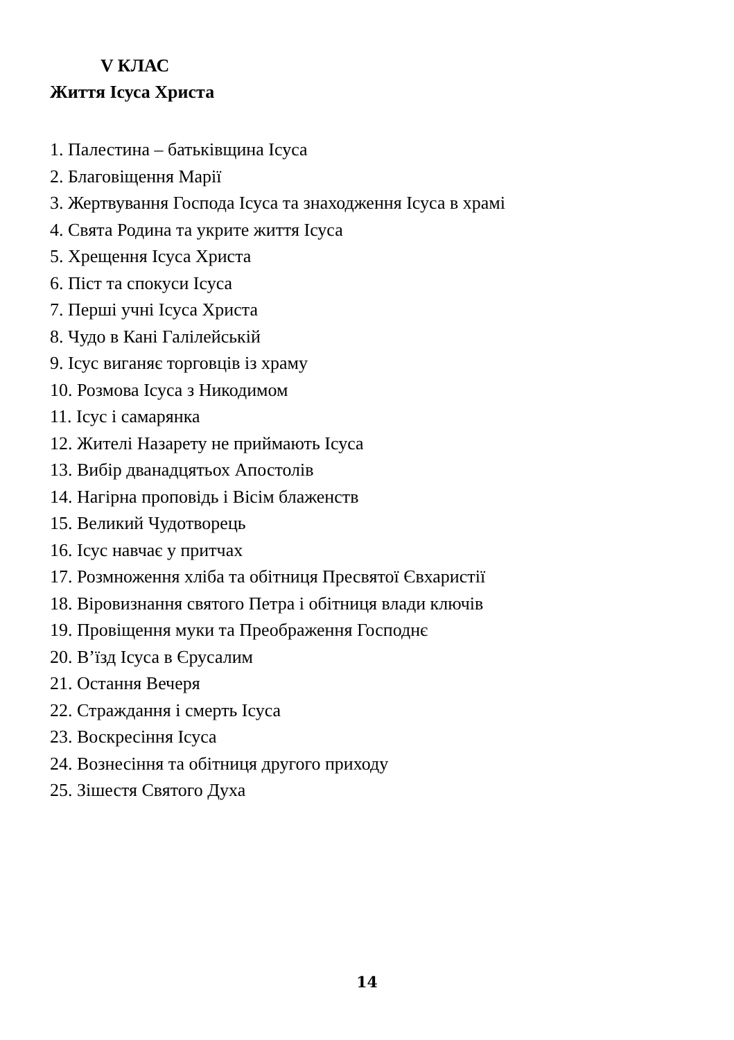V КЛАС
Життя Ісуса Христа
1. Палестина – батьківщина Ісуса
2. Благовіщення Марії
3. Жертвування Господа Ісуса та знаходження Ісуса в храмі
4. Свята Родина та укрите життя Ісуса
5. Хрещення Ісуса Христа
6. Піст та спокуси Ісуса
7. Перші учні Ісуса Христа
8. Чудо в Кані Галілейській
9. Ісус виганяє торговців із храму
10. Розмова Ісуса з Никодимом
11. Ісус і самарянка
12. Жителі Назарету не приймають Ісуса
13. Вибір дванадцятьох Апостолів
14. Нагірна проповідь і Вісім блаженств
15. Великий Чудотворець
16. Ісус навчає у притчах
17. Розмноження хліба та обітниця Пресвятої Євхаристії
18. Віровизнання святого Петра і обітниця влади ключів
19. Провіщення муки та Преображення Господнє
20. В’їзд Ісуса в Єрусалим
21. Остання Вечеря
22. Страждання і смерть Ісуса
23. Воскресіння Ісуса
24. Вознесіння та обітниця другого приходу
25. Зішестя Святого Духа
14